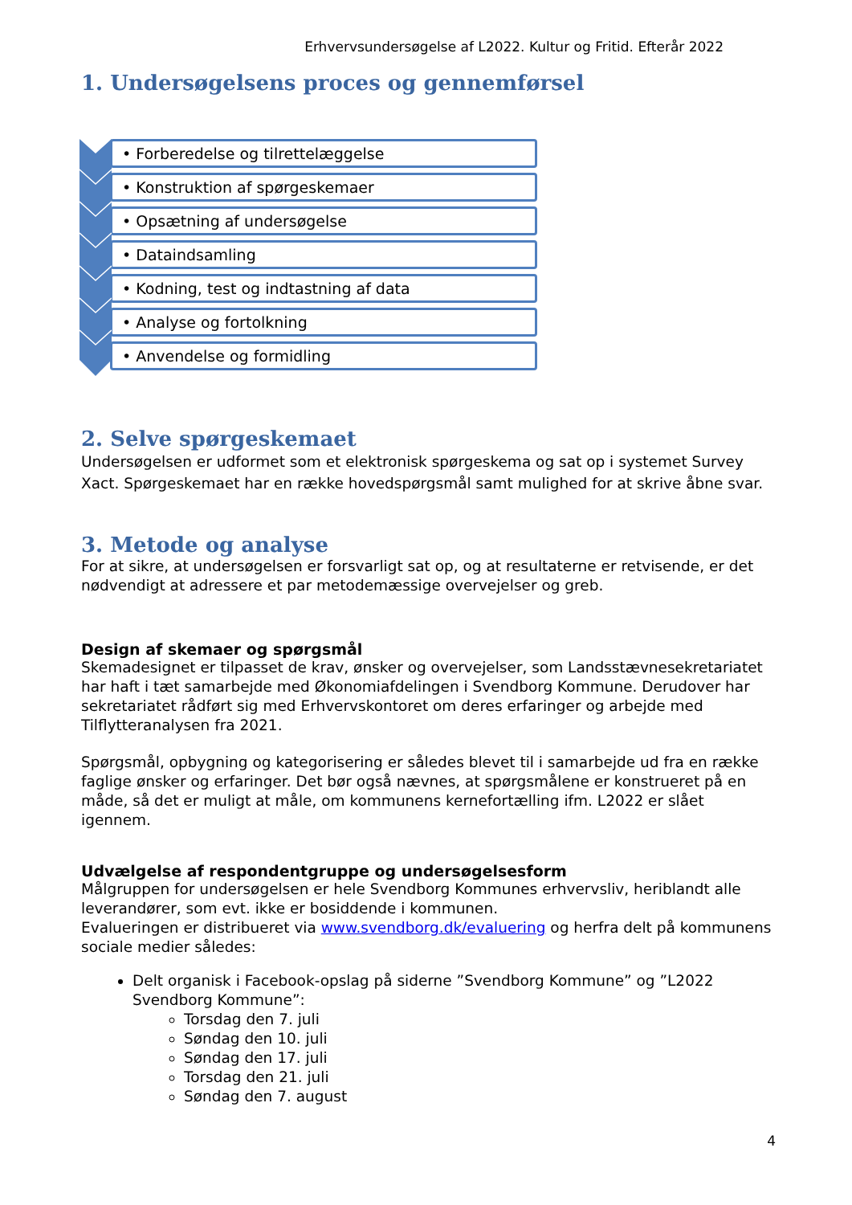Erhvervsundersøgelse af L2022. Kultur og Fritid. Efterår 2022
1. Undersøgelsens proces og gennemførsel
• Forberedelse og tilrettelæggelse
• Konstruktion af spørgeskemaer
• Opsætning af undersøgelse
• Dataindsamling
• Kodning, test og indtastning af data
• Analyse og fortolkning
• Anvendelse og formidling
2. Selve spørgeskemaet
Undersøgelsen er udformet som et elektronisk spørgeskema og sat op i systemet Survey Xact. Spørgeskemaet har en række hovedspørgsmål samt mulighed for at skrive åbne svar.
3. Metode og analyse
For at sikre, at undersøgelsen er forsvarligt sat op, og at resultaterne er retvisende, er det nødvendigt at adressere et par metodemæssige overvejelser og greb.
Design af skemaer og spørgsmål
Skemadesignet er tilpasset de krav, ønsker og overvejelser, som Landsstævnesekretariatet har haft i tæt samarbejde med Økonomiafdelingen i Svendborg Kommune. Derudover har sekretariatet rådført sig med Erhvervskontoret om deres erfaringer og arbejde med Tilflytteranalysen fra 2021.
Spørgsmål, opbygning og kategorisering er således blevet til i samarbejde ud fra en række faglige ønsker og erfaringer. Det bør også nævnes, at spørgsmålene er konstrueret på en måde, så det er muligt at måle, om kommunens kernefortælling ifm. L2022 er slået igennem.
Udvælgelse af respondentgruppe og undersøgelsesform
Målgruppen for undersøgelsen er hele Svendborg Kommunes erhvervsliv, heriblandt alle leverandører, som evt. ikke er bosiddende i kommunen.
Evalueringen er distribueret via www.svendborg.dk/evaluering og herfra delt på kommunens sociale medier således:
Delt organisk i Facebook-opslag på siderne ”Svendborg Kommune” og ”L2022 Svendborg Kommune”:
Torsdag den 7. juli
Søndag den 10. juli
Søndag den 17. juli
Torsdag den 21. juli
Søndag den 7. august
4